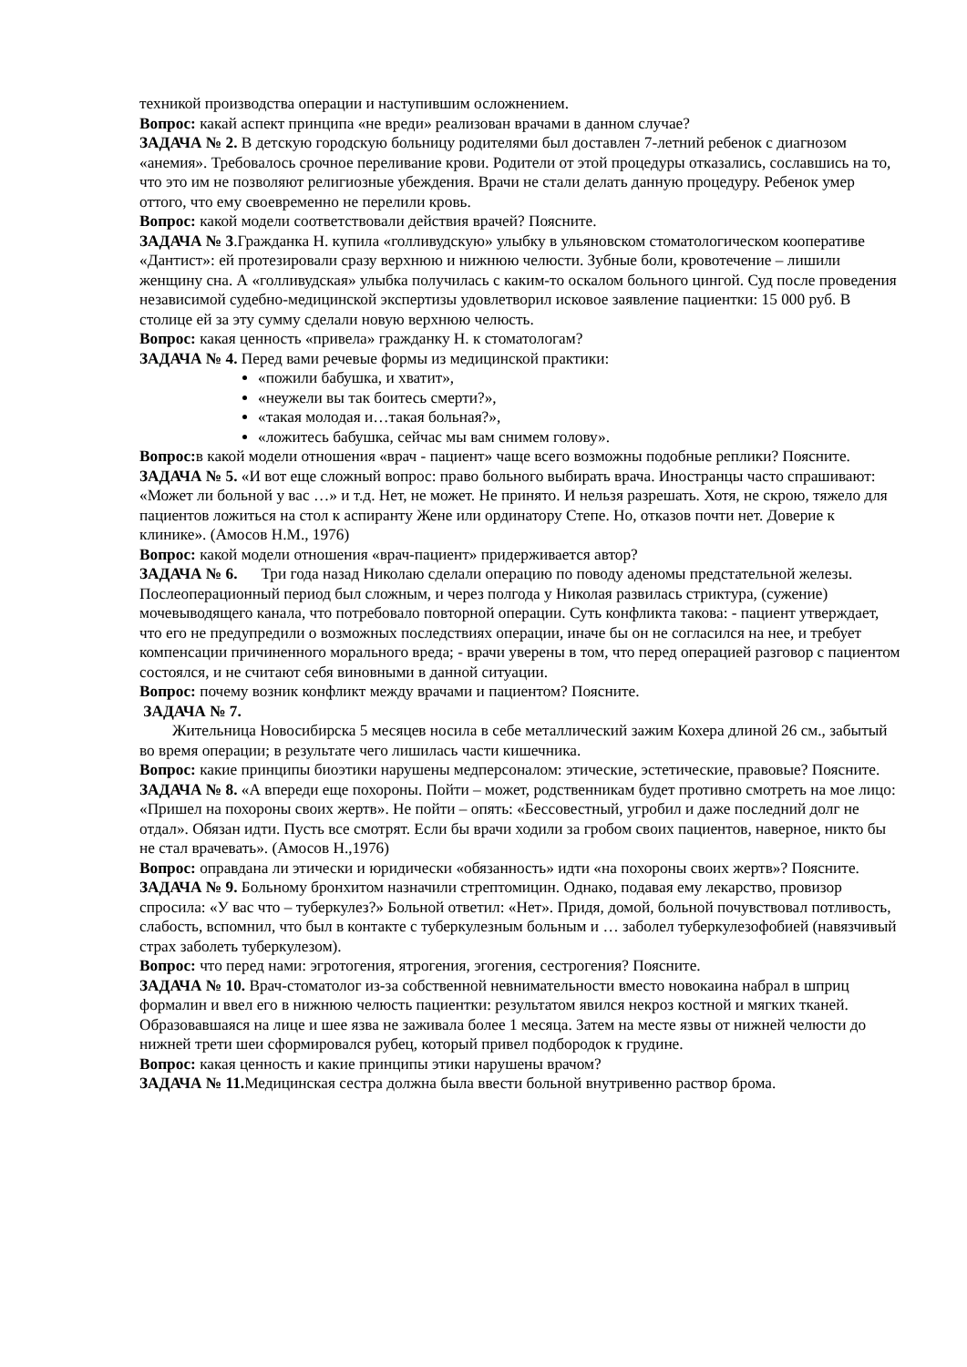техникой производства операции и наступившим осложнением.
Вопрос: какай аспект принципа «не вреди» реализован врачами в данном случае?
ЗАДАЧА № 2. В детскую городскую больницу родителями был доставлен 7-летний ребенок с диагнозом «анемия». Требовалось срочное переливание крови. Родители от этой процедуры отказались, сославшись на то, что это им не позволяют религиозные убеждения. Врачи не стали делать данную процедуру. Ребенок умер оттого, что ему своевременно не перелили кровь.
Вопрос: какой модели соответствовали действия врачей? Поясните.
ЗАДАЧА № 3.Гражданка Н. купила «голливудскую» улыбку в ульяновском стоматологическом кооперативе «Дантист»: ей протезировали сразу верхнюю и нижнюю челюсти. Зубные боли, кровотечение – лишили женщину сна. А «голливудская» улыбка получилась с каким-то оскалом больного цингой. Суд после проведения независимой судебно-медицинской экспертизы удовлетворил исковое заявление пациентки: 15 000 руб. В столице ей за эту сумму сделали новую верхнюю челюсть.
Вопрос: какая ценность «привела» гражданку Н. к стоматологам?
ЗАДАЧА № 4. Перед вами речевые формы из медицинской практики:
«пожили бабушка, и хватит»,
«неужели вы так боитесь смерти?»,
«такая молодая и…такая больная?»,
«ложитесь бабушка, сейчас мы вам снимем голову».
Вопрос: в какой модели отношения «врач - пациент» чаще всего возможны подобные реплики? Поясните.
ЗАДАЧА № 5. «И вот еще сложный вопрос: право больного выбирать врача. Иностранцы часто спрашивают: «Может ли больной у вас …» и т.д. Нет, не может. Не принято. И нельзя разрешать. Хотя, не скрою, тяжело для пациентов ложиться на стол к аспиранту Жене или ординатору Степе. Но, отказов почти нет. Доверие к клинике». (Амосов Н.М., 1976)
Вопрос: какой модели отношения «врач-пациент» придерживается автор?
ЗАДАЧА № 6. Три года назад Николаю сделали операцию по поводу аденомы предстательной железы. Послеоперационный период был сложным, и через полгода у Николая развилась стриктура, (сужение) мочевыводящего канала, что потребовало повторной операции. Суть конфликта такова: - пациент утверждает, что его не предупредили о возможных последствиях операции, иначе бы он не согласился на нее, и требует компенсации причиненного морального вреда; - врачи уверены в том, что перед операцией разговор с пациентом состоялся, и не считают себя виновными в данной ситуации.
Вопрос: почему возник конфликт между врачами и пациентом? Поясните.
ЗАДАЧА № 7.
Жительница Новосибирска 5 месяцев носила в себе металлический зажим Кохера длиной 26 см., забытый во время операции; в результате чего лишилась части кишечника.
Вопрос: какие принципы биоэтики нарушены медперсоналом: этические, эстетические, правовые? Поясните.
ЗАДАЧА № 8. «А впереди еще похороны. Пойти – может, родственникам будет противно смотреть на мое лицо: «Пришел на похороны своих жертв». Не пойти – опять: «Бессовестный, угробил и даже последний долг не отдал». Обязан идти. Пусть все смотрят. Если бы врачи ходили за гробом своих пациентов, наверное, никто бы не стал врачевать». (Амосов Н.,1976)
Вопрос: оправдана ли этически и юридически «обязанность» идти «на похороны своих жертв»? Поясните.
ЗАДАЧА № 9. Больному бронхитом назначили стрептомицин. Однако, подавая ему лекарство, провизор спросила: «У вас что – туберкулез?» Больной ответил: «Нет». Придя, домой, больной почувствовал потливость, слабость, вспомнил, что был в контакте с туберкулезным больным и … заболел туберкулезофобией (навязчивый страх заболеть туберкулезом).
Вопрос: что перед нами: эгротогения, ятрогения, эгогения, сестрогения? Поясните.
ЗАДАЧА № 10. Врач-стоматолог из-за собственной невнимательности вместо новокаина набрал в шприц формалин и ввел его в нижнюю челюсть пациентки: результатом явился некроз костной и мягких тканей. Образовавшаяся на лице и шее язва не заживала более 1 месяца. Затем на месте язвы от нижней челюсти до нижней трети шеи сформировался рубец, который привел подбородок к грудине.
Вопрос: какая ценность и какие принципы этики нарушены врачом?
ЗАДАЧА № 11. Медицинская сестра должна была ввести больной внутривенно раствор брома.